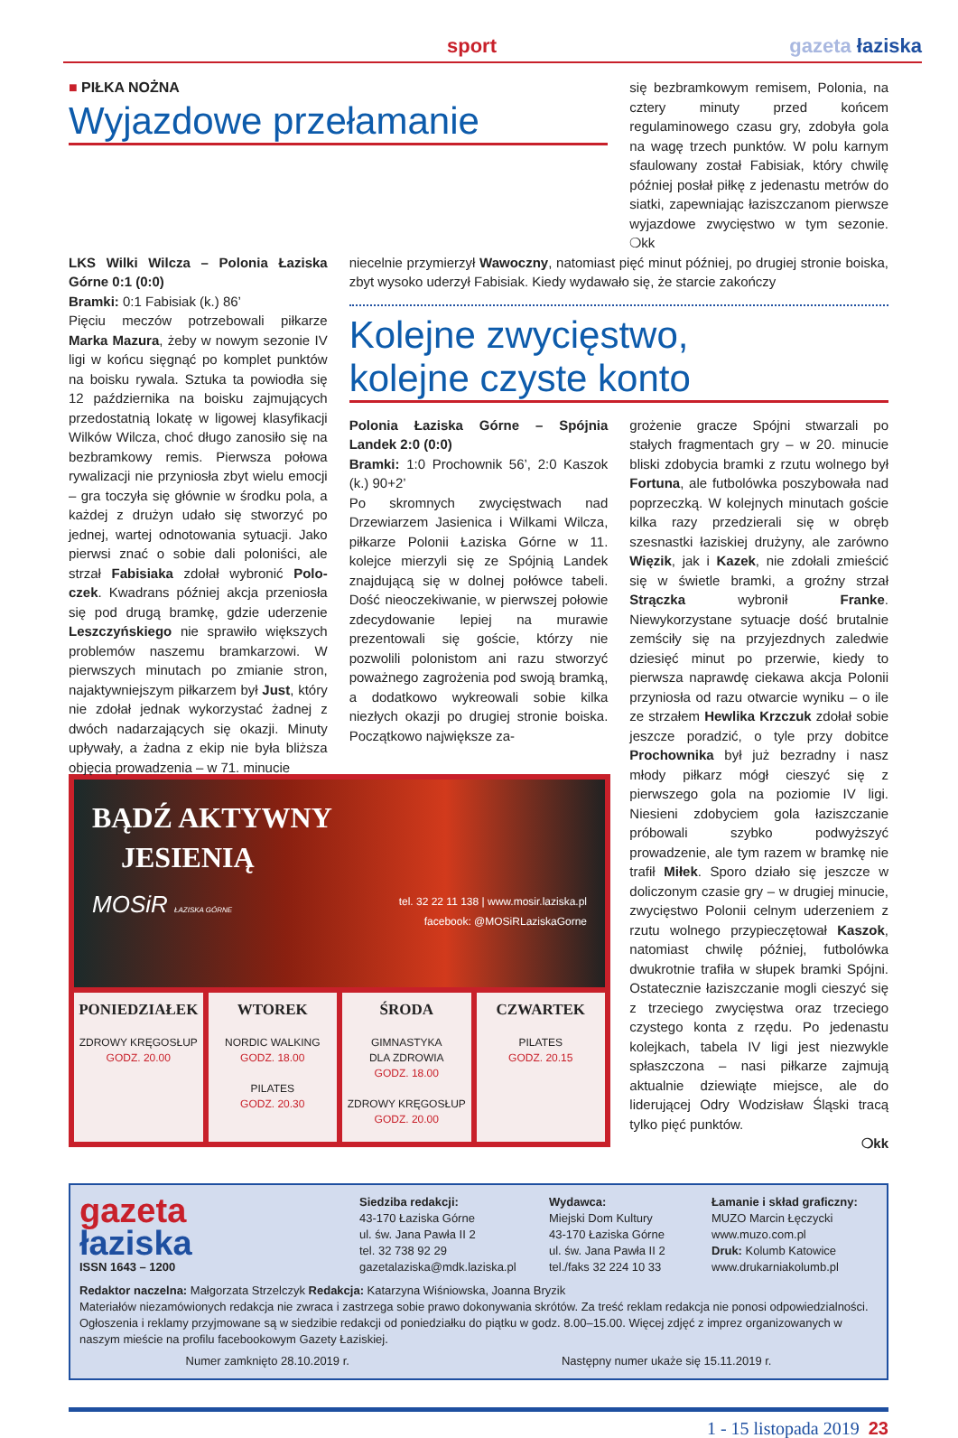sport gazeta łaziska
■ PIŁKA NOŻNA
Wyjazdowe przełamanie
się bezbramkowym remisem, Polonia, na cztery minuty przed końcem regulaminowego czasu gry, zdobyła gola na wagę trzech punktów. W polu karnym sfaulowany został Fabisiak, który chwilę później posłał piłkę z jedenastu metrów do siatki, zapewniając łaziszczanom pierwsze wyjazdowe zwycięstwo w tym sezonie. ❍kk
LKS Wilki Wilcza – Polonia Łaziska Górne 0:1 (0:0)
Bramki: 0:1 Fabisiak (k.) 86’
Pięciu meczów potrzebowali piłkarze Marka Mazura, żeby w nowym sezonie IV ligi w końcu sięgnąć po komplet punktów na boisku rywala. Sztuka ta powiodła się 12 października na boisku zajmujących przedostatnią lokatę w ligowej klasyfikacji Wilków Wilcza, choć długo zanosiło się na bezbramkowy remis. Pierwsza połowa rywalizacji nie przyniosła zbyt wielu emocji – gra toczyła się głównie w środku pola, a każdej z drużyn udało się stworzyć po jednej, wartej odnotowania sytuacji. Jako pierwsi znać o sobie dali poloniści, ale strzał Fabisiaka zdołał wybronić Polo­czek. Kwadrans później akcja przeniosła się pod drugą bramkę, gdzie uderzenie Leszczyńskiego nie sprawiło większych problemów naszemu bramkarzowi. W pierwszych minutach po zmianie stron, najaktywniejszym piłkarzem był Just, który nie zdołał jednak wykorzystać żadnej z dwóch nadarzających się okazji. Minuty upływały, a żadna z ekip nie była bliższa objęcia prowadzenia – w 71. minucie
niecelnie przymierzył Wawoczny, natomiast pięć minut później, po drugiej stronie boiska, zbyt wysoko uderzył Fabisiak. Kiedy wydawało się, że starcie zakończy
Kolejne zwycięstwo,
kolejne czyste konto
Polonia Łaziska Górne – Spójnia Landek 2:0 (0:0)
Bramki: 1:0 Prochownik 56’, 2:0 Kaszok (k.) 90+2’
Po skromnych zwycięstwach nad Drzewiarzem Jasienica i Wilkami Wilcza, piłkarze Polonii Łaziska Górne w 11. kolejce mierzyli się ze Spójnią Landek znajdującą się w dolnej połówce tabeli. Dość nieoczekiwanie, w pierwszej połowie zdecydowanie lepiej na murawie prezentowali się goście, którzy nie pozwolili polonistom ani razu stworzyć poważnego zagrożenia pod swoją bramką, a dodatkowo wykreowali sobie kilka niezłych okazji po drugiej stronie boiska. Początkowo największe za-
grożenie gracze Spójni stwarzali po stałych fragmentach gry – w 20. minucie bliski zdobycia bramki z rzutu wolnego był Fortuna, ale futbolówka poszybowała nad poprzeczką. W kolejnych minutach goście kilka razy przedzierali się w obręb szesnastki łaziskiej drużyny, ale zarówno Więzik, jak i Kazek, nie zdołali zmieścić się w świetle bramki, a groźny strzał Strączka wybronił Franke. Niewykorzystane sytuacje dość brutalnie zemściły się na przyjezdnych zaledwie dziesięć minut po przerwie, kiedy to pierwsza naprawdę ciekawa akcja Polonii przyniosła od razu otwarcie wyniku – o ile ze strzałem Hewlika Krzczuk zdołał sobie jeszcze poradzić, o tyle przy dobitce Prochownika był już bezradny i nasz młody piłkarz mógł cieszyć się z pierwszego gola na poziomie IV ligi. Niesieni zdobyciem gola łaziszczanie próbowali szybko podwyższyć prowadzenie, ale tym razem w bramkę nie trafił Miłek. Sporo działo się jeszcze w doliczonym czasie gry – w drugiej minucie, zwycięstwo Polonii celnym uderzeniem z rzutu wolnego przypieczętował Kaszok, natomiast chwilę później, futbolówka dwukrotnie trafiła w słupek bramki Spójni. Ostatecznie łaziszczanie mogli cieszyć się z trzeciego zwycięstwa oraz trzeciego czystego konta z rzędu. Po jedenastu kolejkach, tabela IV ligi jest niezwykle spłaszczona – nasi piłkarze zajmują aktualnie dziewiąte miejsce, ale do liderującej Odry Wodzisław Śląski tracą tylko pięć punktów.
❍kk
BĄDŹ AKTYWNY
JESIENIĄ
MOSiR ŁAZISKA GÓRNE
tel. 32 22 11 138 | www.mosir.laziska.pl
facebook: @MOSiRLaziskaGorne
PONIEDZIAŁEK
ZDROWY KRĘGOSŁUP
GODZ. 20.00
WTOREK
NORDIC WALKING
GODZ. 18.00
PILATES
GODZ. 20.30
ŚRODA
GIMNASTYKA
DLA ZDROWIA
GODZ. 18.00
ZDROWY KRĘGOSŁUP
GODZ. 20.00
CZWARTEK
PILATES
GODZ. 20.15
gazeta
łaziska
ISSN 1643 – 1200
Siedziba redakcji:
43-170 Łaziska Górne
ul. św. Jana Pawła II 2
tel. 32 738 92 29
gazetalaziska@mdk.laziska.pl
Wydawca:
Miejski Dom Kultury
43-170 Łaziska Górne
ul. św. Jana Pawła II 2
tel./faks 32 224 10 33
Łamanie i skład graficzny:
MUZO Marcin Łęczycki
www.muzo.com.pl
Druk: Kolumb Katowice
www.drukarniakolumb.pl
Redaktor naczelna: Małgorzata Strzelczyk Redakcja: Katarzyna Wiśniowska, Joanna Bryzik
Materiałów niezamówionych redakcja nie zwraca i zastrzega sobie prawo dokonywania skrótów. Za treść reklam redakcja nie ponosi odpowiedzialności.
Ogłoszenia i reklamy przyjmowane są w siedzibie redakcji od poniedziałku do piątku w godz. 8.00–15.00. Więcej zdjęć z imprez organizowanych w naszym mieście na profilu facebookowym Gazety Łaziskiej.
Numer zamknięto 28.10.2019 r. Następny numer ukaże się 15.11.2019 r.
1 - 15 listopada 2019 23